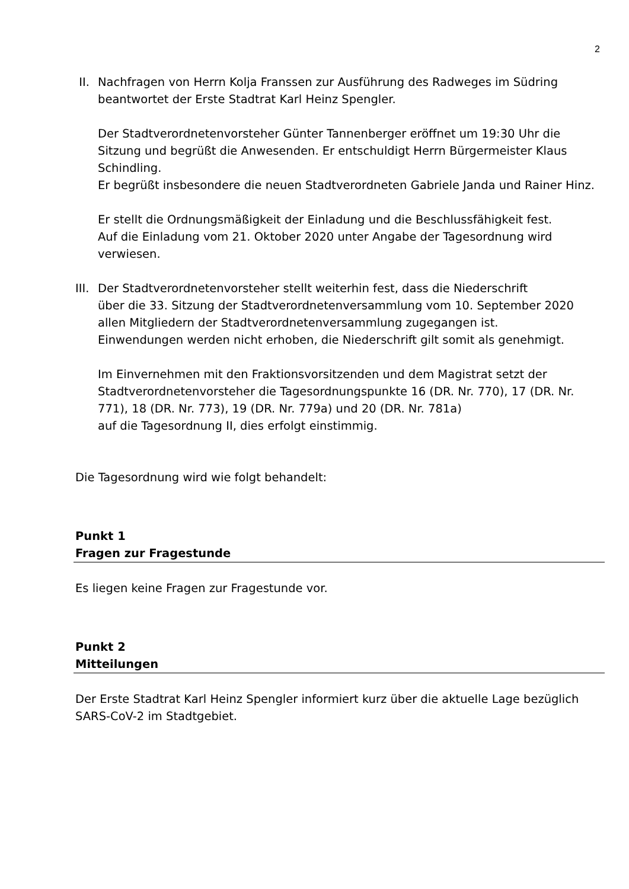2
II. Nachfragen von Herrn Kolja Franssen zur Ausführung des Radweges im Südring
beantwortet der Erste Stadtrat Karl Heinz Spengler.
Der Stadtverordnetenvorsteher Günter Tannenberger eröffnet um 19:30 Uhr die Sitzung und begrüßt die Anwesenden. Er entschuldigt Herrn Bürgermeister Klaus Schindling.
Er begrüßt insbesondere die neuen Stadtverordneten Gabriele Janda und Rainer Hinz.
Er stellt die Ordnungsmäßigkeit der Einladung und die Beschlussfähigkeit fest.
Auf die Einladung vom 21. Oktober 2020 unter Angabe der Tagesordnung wird verwiesen.
III.
Der Stadtverordnetenvorsteher stellt weiterhin fest, dass die Niederschrift
über die 33. Sitzung der Stadtverordnetenversammlung vom 10. September 2020
allen Mitgliedern der Stadtverordnetenversammlung zugegangen ist.
Einwendungen werden nicht erhoben, die Niederschrift gilt somit als genehmigt.
Im Einvernehmen mit den Fraktionsvorsitzenden und dem Magistrat setzt der Stadtverordnetenvorsteher die Tagesordnungspunkte 16 (DR. Nr. 770), 17 (DR. Nr. 771), 18 (DR. Nr. 773), 19 (DR. Nr. 779a) und 20 (DR. Nr. 781a)
auf die Tagesordnung II, dies erfolgt einstimmig.
Die Tagesordnung wird wie folgt behandelt:
Punkt 1
Fragen zur Fragestunde
Es liegen keine Fragen zur Fragestunde vor.
Punkt 2
Mitteilungen
Der Erste Stadtrat Karl Heinz Spengler informiert kurz über die aktuelle Lage bezüglich SARS-CoV-2 im Stadtgebiet.